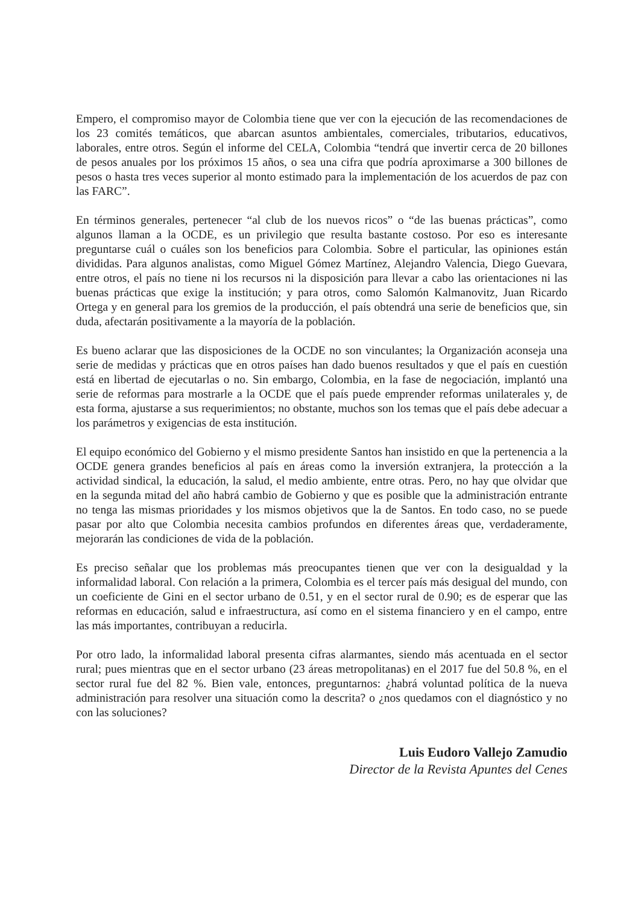Empero, el compromiso mayor de Colombia tiene que ver con la ejecución de las recomendaciones de los 23 comités temáticos, que abarcan asuntos ambientales, comerciales, tributarios, educativos, laborales, entre otros. Según el informe del CELA, Colombia “tendrá que invertir cerca de 20 billones de pesos anuales por los próximos 15 años, o sea una cifra que podría aproximarse a 300 billones de pesos o hasta tres veces superior al monto estimado para la implementación de los acuerdos de paz con las FARC”.
En términos generales, pertenecer “al club de los nuevos ricos” o “de las buenas prácticas”, como algunos llaman a la OCDE, es un privilegio que resulta bastante costoso. Por eso es interesante preguntarse cuál o cuáles son los beneficios para Colombia. Sobre el particular, las opiniones están divididas. Para algunos analistas, como Miguel Gómez Martínez, Alejandro Valencia, Diego Guevara, entre otros, el país no tiene ni los recursos ni la disposición para llevar a cabo las orientaciones ni las buenas prácticas que exige la institución; y para otros, como Salomón Kalmanovitz, Juan Ricardo Ortega y en general para los gremios de la producción, el país obtendrá una serie de beneficios que, sin duda, afectarán positivamente a la mayoría de la población.
Es bueno aclarar que las disposiciones de la OCDE no son vinculantes; la Organización aconseja una serie de medidas y prácticas que en otros países han dado buenos resultados y que el país en cuestión está en libertad de ejecutarlas o no. Sin embargo, Colombia, en la fase de negociación, implantó una serie de reformas para mostrarle a la OCDE que el país puede emprender reformas unilaterales y, de esta forma, ajustarse a sus requerimientos; no obstante, muchos son los temas que el país debe adecuar a los parámetros y exigencias de esta institución.
El equipo económico del Gobierno y el mismo presidente Santos han insistido en que la pertenencia a la OCDE genera grandes beneficios al país en áreas como la inversión extranjera, la protección a la actividad sindical, la educación, la salud, el medio ambiente, entre otras. Pero, no hay que olvidar que en la segunda mitad del año habrá cambio de Gobierno y que es posible que la administración entrante no tenga las mismas prioridades y los mismos objetivos que la de Santos. En todo caso, no se puede pasar por alto que Colombia necesita cambios profundos en diferentes áreas que, verdaderamente, mejorarán las condiciones de vida de la población.
Es preciso señalar que los problemas más preocupantes tienen que ver con la desigualdad y la informalidad laboral. Con relación a la primera, Colombia es el tercer país más desigual del mundo, con un coeficiente de Gini en el sector urbano de 0.51, y en el sector rural de 0.90; es de esperar que las reformas en educación, salud e infraestructura, así como en el sistema financiero y en el campo, entre las más importantes, contribuyan a reducirla.
Por otro lado, la informalidad laboral presenta cifras alarmantes, siendo más acentuada en el sector rural; pues mientras que en el sector urbano (23 áreas metropolitanas) en el 2017 fue del 50.8 %, en el sector rural fue del 82 %. Bien vale, entonces, preguntarnos: ¿habrá voluntad política de la nueva administración para resolver una situación como la descrita? o ¿nos quedamos con el diagnóstico y no con las soluciones?
Luis Eudoro Vallejo Zamudio
Director de la Revista Apuntes del Cenes